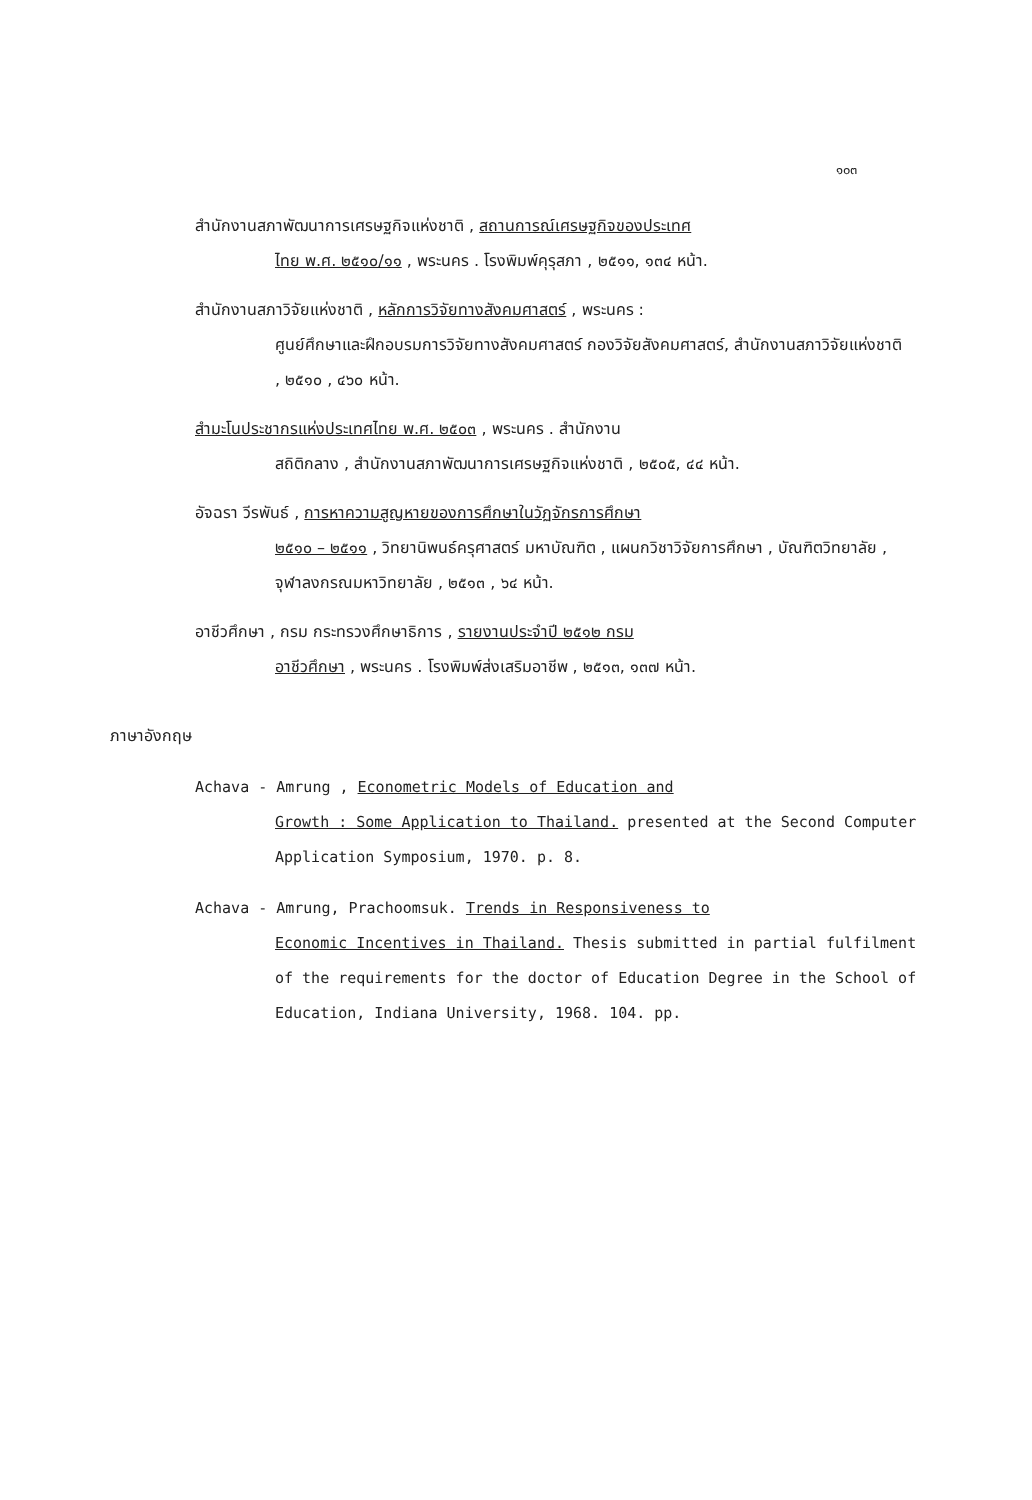๑๐๓
สำนักงานสภาพัฒนาการเศรษฐกิจแห่งชาติ , สถานการณ์เศรษฐกิจของประเทศ
ไทย พ.ศ. ๒๕๑๐/๑๑ , พระนคร . โรงพิมพ์คุรุสภา , ๒๕๑๑, ๑๓๔ หน้า.
สำนักงานสภาวิจัยแห่งชาติ , หลักการวิจัยทางสังคมศาสตร์ , พระนคร :
ศูนย์ศึกษาและฝึกอบรมการวิจัยทางสังคมศาสตร์ กองวิจัยสังคมศาสตร์, สำนักงานสภาวิจัยแห่งชาติ , ๒๕๑๐ , ๔๖๐ หน้า.
สำมะโนประชากรแห่งประเทศไทย พ.ศ. ๒๕๐๓ , พระนคร . สำนักงาน
สถิติกลาง , สำนักงานสภาพัฒนาการเศรษฐกิจแห่งชาติ , ๒๕๐๕, ๔๔ หน้า.
อัจฉรา วีรพันธ์ , การหาความสูญหายของการศึกษาในวัฏจักรการศึกษา
๒๕๑๐ – ๒๕๑๑ , วิทยานิพนธ์ครุศาสตร์ มหาบัณฑิต , แผนกวิชาวิจัยการศึกษา , บัณฑิตวิทยาลัย , จุฬาลงกรณมหาวิทยาลัย , ๒๕๑๓ , ๖๔ หน้า.
อาชีวศึกษา , กรม กระทรวงศึกษาธิการ , รายงานประจำปี ๒๕๑๒ กรม
อาชีวศึกษา , พระนคร . โรงพิมพ์ส่งเสริมอาชีพ , ๒๕๑๓, ๑๓๗ หน้า.
ภาษาอังกฤษ
Achava - Amrung , Econometric Models of Education and
Growth : Some Application to Thailand. presented at the Second Computer Application Symposium, 1970. p. 8.
Achava - Amrung, Prachoomsuk. Trends in Responsiveness to
Economic Incentives in Thailand. Thesis submitted in partial fulfilment of the requirements for the doctor of Education Degree in the School of Education, Indiana University, 1968. 104. pp.